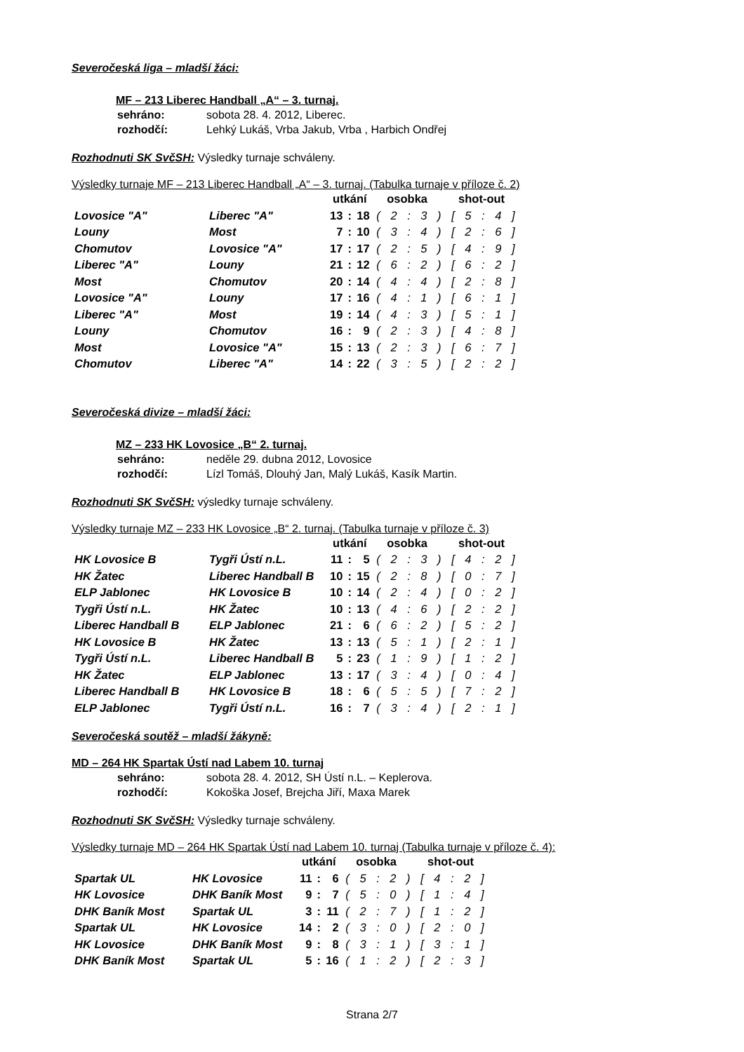Severočeská liga – mladší žáci:
MF – 213 Liberec Handball „A“ – 3. turnaj.
| sehráno: | sobota 28. 4. 2012, Liberec. |
| rozhodčí: | Lehký Lukáš, Vrba Jakub, Vrba , Harbich Ondřej |
Rozhodnuti SK SvčSH: Výsledky turnaje schváleny.
Výsledky turnaje MF – 213 Liberec Handball „A“ – 3. turnaj. (Tabulka turnaje v příloze č. 2)
| | | utkání | | | osobka | shot-out |
| --- | --- | --- | --- | --- | --- | --- |
| Lovosice "A" | Liberec "A" | 13 | : | 18 | ( 2 : 3 ) | [ 5 : 4 ] |
| Louny | Most | 7 | : | 10 | ( 3 : 4 ) | [ 2 : 6 ] |
| Chomutov | Lovosice "A" | 17 | : | 17 | ( 2 : 5 ) | [ 4 : 9 ] |
| Liberec "A" | Louny | 21 | : | 12 | ( 6 : 2 ) | [ 6 : 2 ] |
| Most | Chomutov | 20 | : | 14 | ( 4 : 4 ) | [ 2 : 8 ] |
| Lovosice "A" | Louny | 17 | : | 16 | ( 4 : 1 ) | [ 6 : 1 ] |
| Liberec "A" | Most | 19 | : | 14 | ( 4 : 3 ) | [ 5 : 1 ] |
| Louny | Chomutov | 16 | : | 9 | ( 2 : 3 ) | [ 4 : 8 ] |
| Most | Lovosice "A" | 15 | : | 13 | ( 2 : 3 ) | [ 6 : 7 ] |
| Chomutov | Liberec "A" | 14 | : | 22 | ( 3 : 5 ) | [ 2 : 2 ] |
Severočeská divize – mladší žáci:
MZ – 233 HK Lovosice „B“ 2. turnaj.
| sehráno: | neděle 29. dubna 2012, Lovosice |
| rozhodčí: | Lízl Tomáš, Dlouhý Jan, Malý Lukáš, Kasík Martin. |
Rozhodnuti SK SvčSH: výsledky turnaje schváleny.
Výsledky turnaje MZ – 233 HK Lovosice „B“ 2. turnaj. (Tabulka turnaje v příloze č. 3)
| | | utkání | | | osobka | shot-out |
| --- | --- | --- | --- | --- | --- | --- |
| HK Lovosice B | Tygři Ústí n.L. | 11 | : | 5 | ( 2 : 3 ) | [ 4 : 2 ] |
| HK Žatec | Liberec Handball B | 10 | : | 15 | ( 2 : 8 ) | [ 0 : 7 ] |
| ELP Jablonec | HK Lovosice B | 10 | : | 14 | ( 2 : 4 ) | [ 0 : 2 ] |
| Tygři Ústí n.L. | HK Žatec | 10 | : | 13 | ( 4 : 6 ) | [ 2 : 2 ] |
| Liberec Handball B | ELP Jablonec | 21 | : | 6 | ( 6 : 2 ) | [ 5 : 2 ] |
| HK Lovosice B | HK Žatec | 13 | : | 13 | ( 5 : 1 ) | [ 2 : 1 ] |
| Tygři Ústí n.L. | Liberec Handball B | 5 | : | 23 | ( 1 : 9 ) | [ 1 : 2 ] |
| HK Žatec | ELP Jablonec | 13 | : | 17 | ( 3 : 4 ) | [ 0 : 4 ] |
| Liberec Handball B | HK Lovosice B | 18 | : | 6 | ( 5 : 5 ) | [ 7 : 2 ] |
| ELP Jablonec | Tygři Ústí n.L. | 16 | : | 7 | ( 3 : 4 ) | [ 2 : 1 ] |
Severočeská soutěž – mladší žákyně:
MD – 264 HK Spartak Ústí nad Labem 10. turnaj
| sehráno: | sobota 28. 4. 2012, SH Ústí n.L. – Keplerova. |
| rozhodčí: | Kokoška Josef, Brejcha Jiří, Maxa Marek |
Rozhodnuti SK SvčSH: Výsledky turnaje schváleny.
Výsledky turnaje MD – 264 HK Spartak Ústí nad Labem 10. turnaj (Tabulka turnaje v příloze č. 4):
| | | utkání | | | osobka | shot-out |
| --- | --- | --- | --- | --- | --- | --- |
| Spartak UL | HK Lovosice | 11 | : | 6 | ( 5 : 2 ) | [ 4 : 2 ] |
| HK Lovosice | DHK Baník Most | 9 | : | 7 | ( 5 : 0 ) | [ 1 : 4 ] |
| DHK Baník Most | Spartak UL | 3 | : | 11 | ( 2 : 7 ) | [ 1 : 2 ] |
| Spartak UL | HK Lovosice | 14 | : | 2 | ( 3 : 0 ) | [ 2 : 0 ] |
| HK Lovosice | DHK Baník Most | 9 | : | 8 | ( 3 : 1 ) | [ 3 : 1 ] |
| DHK Baník Most | Spartak UL | 5 | : | 16 | ( 1 : 2 ) | [ 2 : 3 ] |
Strana 2/7